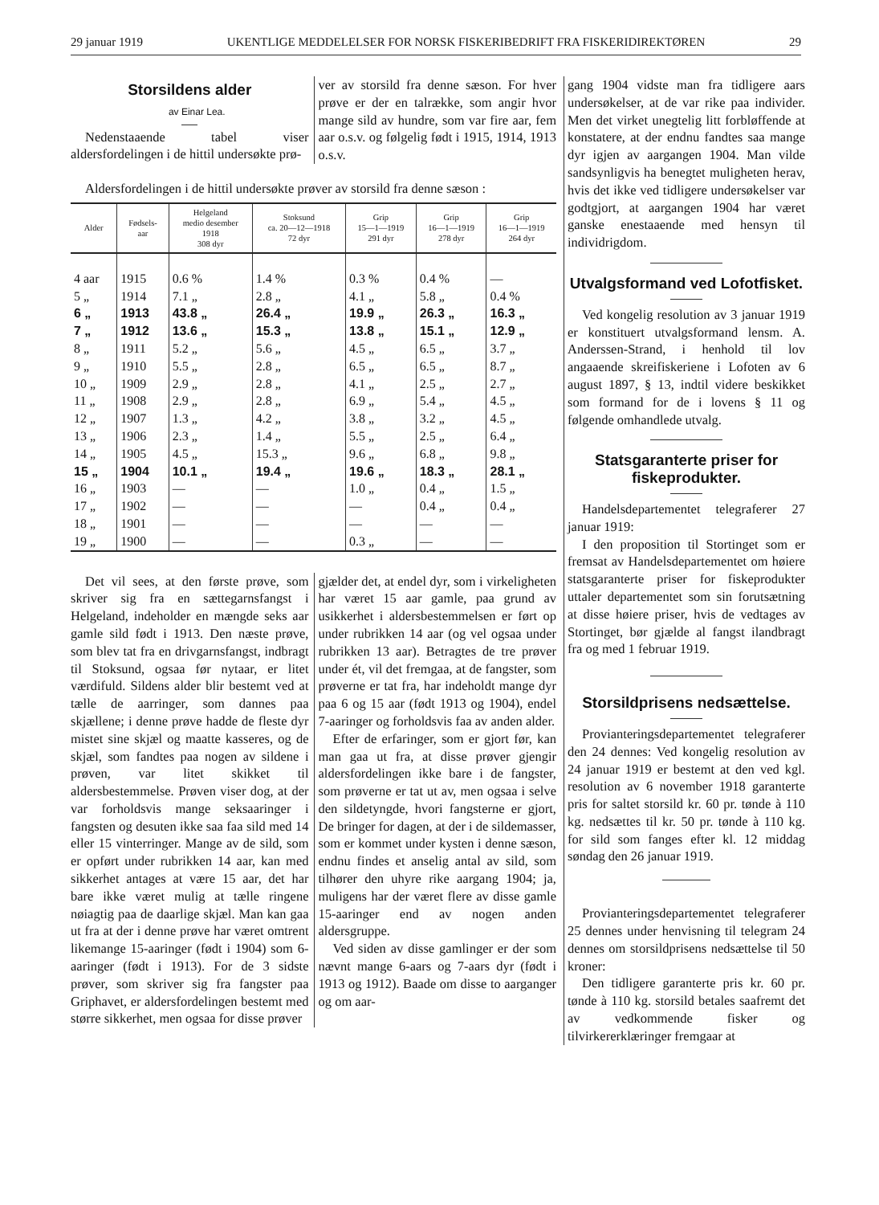29 januar 1919 UKENTLIGE MEDDELELSER FOR NORSK FISKERIBEDRIFT FRA FISKERIDIREKTØREN 29
Storsildens alder
av Einar Lea.
Nedenstaaende tabel viser aldersfordelingen i de hittil undersøkte prø-
ver av storsild fra denne sæson. For hver prøve er der en talrække, som angir hvor mange sild av hundre, som var fire aar, fem aar o.s.v. og følgelig født i 1915, 1914, 1913 o.s.v.
Aldersfordelingen i de hittil undersøkte prøver av storsild fra denne sæson :
| Alder | Fødsels- aar | Helgeland medio desember 1918 308 dyr | Stoksund ca. 20—12—1918 72 dyr | Grip 15—1—1919 291 dyr | Grip 16—1—1919 278 dyr | Grip 16—1—1919 264 dyr |
| --- | --- | --- | --- | --- | --- | --- |
| 4 aar | 1915 | 0.6 % | 1.4 % | 0.3 % | 0.4 % | — |
| 5 „ | 1914 | 7.1 „ | 2.8 „ | 4.1 „ | 5.8 „ | 0.4 % |
| 6 „ | 1913 | 43.8 „ | 26.4 „ | 19.9 „ | 26.3 „ | 16.3 „ |
| 7 „ | 1912 | 13.6 „ | 15.3 „ | 13.8 „ | 15.1 „ | 12.9 „ |
| 8 „ | 1911 | 5.2 „ | 5.6 „ | 4.5 „ | 6.5 „ | 3.7 „ |
| 9 „ | 1910 | 5.5 „ | 2.8 „ | 6.5 „ | 6.5 „ | 8.7 „ |
| 10 „ | 1909 | 2.9 „ | 2.8 „ | 4.1 „ | 2.5 „ | 2.7 „ |
| 11 „ | 1908 | 2.9 „ | 2.8 „ | 6.9 „ | 5.4 „ | 4.5 „ |
| 12 „ | 1907 | 1.3 „ | 4.2 „ | 3.8 „ | 3.2 „ | 4.5 „ |
| 13 „ | 1906 | 2.3 „ | 1.4 „ | 5.5 „ | 2.5 „ | 6.4 „ |
| 14 „ | 1905 | 4.5 „ | 15.3 „ | 9.6 „ | 6.8 „ | 9.8 „ |
| 15 „ | 1904 | 10.1 „ | 19.4 „ | 19.6 „ | 18.3 „ | 28.1 „ |
| 16 „ | 1903 | — | — | 1.0 „ | 0.4 „ | 1.5 „ |
| 17 „ | 1902 | — | — | — | 0.4 „ | 0.4 „ |
| 18 „ | 1901 | — | — | — | — | — |
| 19 „ | 1900 | — | — | 0.3 „ | — | — |
Det vil sees, at den første prøve, som skriver sig fra en sættegarnsfangst i Helgeland, indeholder en mængde seks aar gamle sild født i 1913. Den næste prøve, som blev tat fra en drivgarnsfangst, indbragt til Stoksund, ogsaa før nytaar, er litet værdifuld. Sildens alder blir bestemt ved at tælle de aarringer, som dannes paa skjællene; i denne prøve hadde de fleste dyr mistet sine skjæl og maatte kasseres, og de skjæl, som fandtes paa nogen av sildene i prøven, var litet skikket til aldersbestemmelse. Prøven viser dog, at der var forholdsvis mange seksaaringer i fangsten og desuten ikke saa faa sild med 14 eller 15 vinterringer. Mange av de sild, som er opført under rubrikken 14 aar, kan med sikkerhet antages at være 15 aar, det har bare ikke været mulig at tælle ringene nøiagtig paa de daarlige skjæl. Man kan gaa ut fra at der i denne prøve har været omtrent likemange 15-aaringer (født i 1904) som 6-aaringer (født i 1913). For de 3 sidste prøver, som skriver sig fra fangster paa Griphavet, er aldersfordelingen bestemt med større sikkerhet, men ogsaa for disse prøver
gjælder det, at endel dyr, som i virkeligheten har været 15 aar gamle, paa grund av usikkerhet i aldersbestemmelsen er ført op under rubrikken 14 aar (og vel ogsaa under rubrikken 13 aar). Betragtes de tre prøver under ét, vil det fremgaa, at de fangster, som prøverne er tat fra, har indeholdt mange dyr paa 6 og 15 aar (født 1913 og 1904), endel 7-aaringer og forholdsvis faa av anden alder.
Efter de erfaringer, som er gjort før, kan man gaa ut fra, at disse prøver gjengir aldersfordelingen ikke bare i de fangster, som prøverne er tat ut av, men ogsaa i selve den sildetyngde, hvori fangsterne er gjort, De bringer for dagen, at der i de sildemasser, som er kommet under kysten i denne sæson, endnu findes et anselig antal av sild, som tilhører den uhyre rike aargang 1904; ja, muligens har der været flere av disse gamle 15-aaringer end av nogen anden aldersgruppe.
Ved siden av disse gamlinger er der som nævnt mange 6-aars og 7-aars dyr (født i 1913 og 1912). Baade om disse to aarganger og om aar-
gang 1904 vidste man fra tidligere aars undersøkelser, at de var rike paa individer. Men det virket unegtelig litt forbløffende at konstatere, at der endnu fandtes saa mange dyr igjen av aargangen 1904. Man vilde sandsynligvis ha benegtet muligheten herav, hvis det ikke ved tidligere undersøkelser var godtgjort, at aargangen 1904 har været ganske enestaaende med hensyn til individrigdom.
Utvalgsformand ved Lofotfisket.
Ved kongelig resolution av 3 januar 1919 er konstituert utvalgsformand lensm. A. Anderssen-Strand, i henhold til lov angaaende skreifiskeriene i Lofoten av 6 august 1897, § 13, indtil videre beskikket som formand for de i lovens § 11 og følgende omhandlede utvalg.
Statsgaranterte priser for fiskeprodukter.
Handelsdepartementet telegraferer 27 januar 1919:
I den proposition til Stortinget som er fremsat av Handelsdepartementet om høiere statsgaranterte priser for fiskeprodukter uttaler departementet som sin forutsætning at disse høiere priser, hvis de vedtages av Stortinget, bør gjælde al fangst ilandbragt fra og med 1 februar 1919.
Storsildprisens nedsættelse.
Provianteringsdepartementet telegraferer den 24 dennes: Ved kongelig resolution av 24 januar 1919 er bestemt at den ved kgl. resolution av 6 november 1918 garanterte pris for saltet storsild kr. 60 pr. tønde à 110 kg. nedsættes til kr. 50 pr. tønde à 110 kg. for sild som fanges efter kl. 12 middag søndag den 26 januar 1919.
Provianteringsdepartementet telegraferer 25 dennes under henvisning til telegram 24 dennes om storsildprisens nedsættelse til 50 kroner:
Den tidligere garanterte pris kr. 60 pr. tønde à 110 kg. storsild betales saafremt det av vedkommende fisker og tilvirkererklæringer fremgaar at